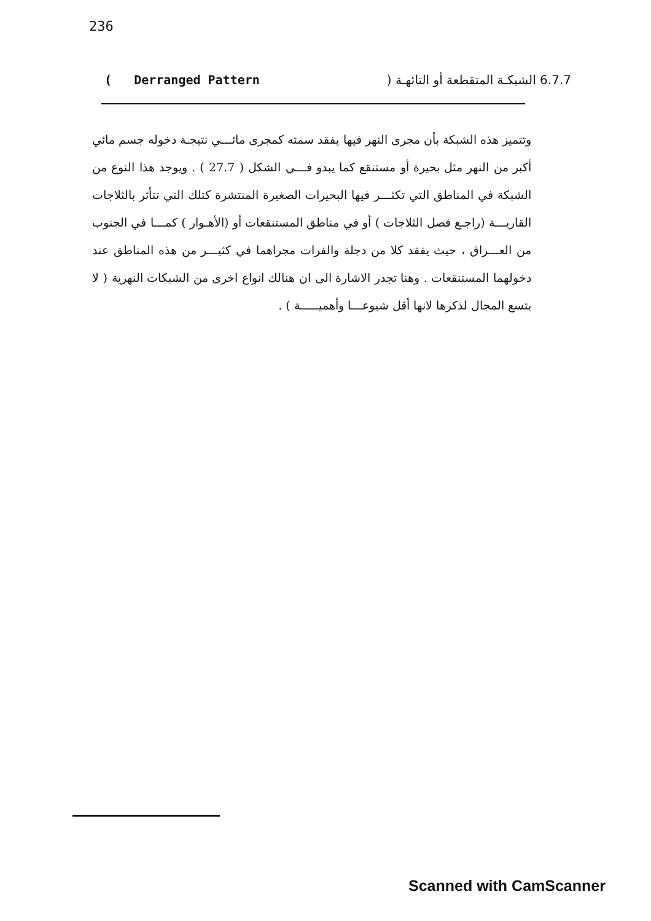236
( Derranged Pattern 6.7.7 الشبكـة المتقطعة أو التائهـة (
وتتميز هذه الشبكة بأن مجرى النهر فيها يفقد سمته كمجرى مائـــي نتيجـة دخوله جسم مائي أكبر من النهر مثل بحيرة أو مستنقع كما يبدو فـــي الشكل ( 27.7 ) . ويوجد هذا النوع من الشبكة في المناطق التي تكثـــر فيها البحيرات الصغيرة المنتشرة كتلك التي تتأثر بالثلاجات القاريـــة (راجـع فصل الثلاجات ) أو في مناطق المستنقعات أو (الأهـوار ) كمـــا في الجنوب من العـــراق ، حيث يفقد كلا من دجلة والفرات مجراهما في كثيـــر من هذه المناطق عند دخولهما المستنقعات . وهنا تجدر الاشارة الى ان هنالك انواع اخرى من الشبكات النهرية ( لا يتسع المجال لذكرها لانها أقل شيوعـــا وأهميـــــة ) .
Scanned with CamScanner